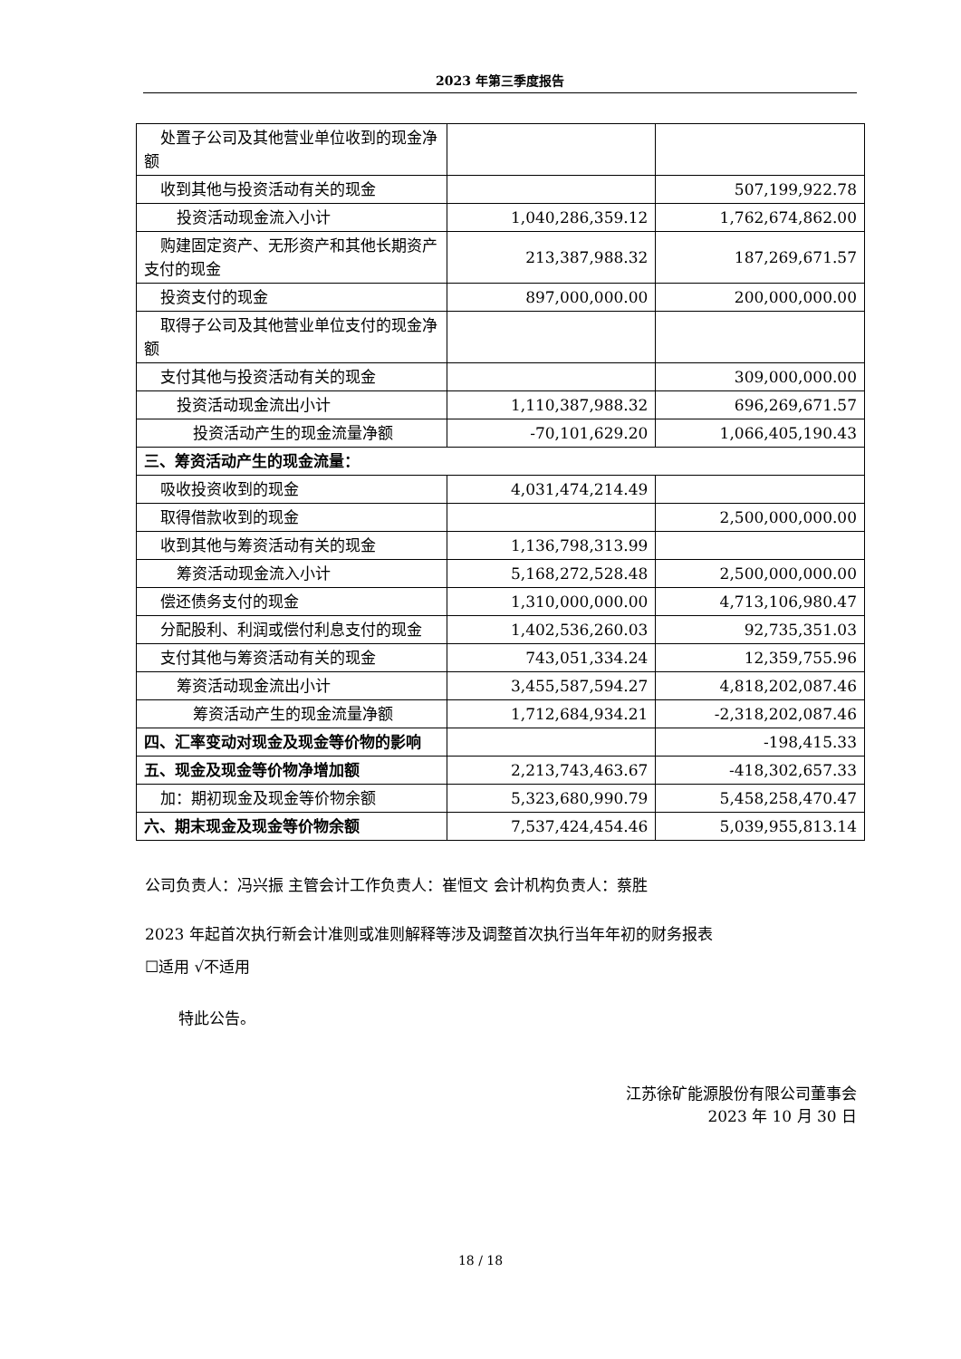2023 年第三季度报告
| 处置子公司及其他营业单位收到的 现金净额 | | |
| 收到其他与投资活动有关的现金 | | 507,199,922.78 |
| 投资活动现金流入小计 | 1,040,286,359.12 | 1,762,674,862.00 |
| 购建固定资产、无形资产和其他长 期资产支付的现金 | 213,387,988.32 | 187,269,671.57 |
| 投资支付的现金 | 897,000,000.00 | 200,000,000.00 |
| 取得子公司及其他营业单位支付的 现金净额 | | |
| 支付其他与投资活动有关的现金 | | 309,000,000.00 |
| 投资活动现金流出小计 | 1,110,387,988.32 | 696,269,671.57 |
| 投资活动产生的现金流量净额 | -70,101,629.20 | 1,066,405,190.43 |
| 三、筹资活动产生的现金流量： | | |
| 吸收投资收到的现金 | 4,031,474,214.49 | |
| 取得借款收到的现金 | | 2,500,000,000.00 |
| 收到其他与筹资活动有关的现金 | 1,136,798,313.99 | |
| 筹资活动现金流入小计 | 5,168,272,528.48 | 2,500,000,000.00 |
| 偿还债务支付的现金 | 1,310,000,000.00 | 4,713,106,980.47 |
| 分配股利、利润或偿付利息支付的 现金 | 1,402,536,260.03 | 92,735,351.03 |
| 支付其他与筹资活动有关的现金 | 743,051,334.24 | 12,359,755.96 |
| 筹资活动现金流出小计 | 3,455,587,594.27 | 4,818,202,087.46 |
| 筹资活动产生的现金流量净额 | 1,712,684,934.21 | -2,318,202,087.46 |
| 四、汇率变动对现金及现金等价物的影响 | | -198,415.33 |
| 五、现金及现金等价物净增加额 | 2,213,743,463.67 | -418,302,657.33 |
| 加：期初现金及现金等价物余额 | 5,323,680,990.79 | 5,458,258,470.47 |
| 六、期末现金及现金等价物余额 | 7,537,424,454.46 | 5,039,955,813.14 |
公司负责人：冯兴振 主管会计工作负责人：崔恒文 会计机构负责人：蔡胜
2023 年起首次执行新会计准则或准则解释等涉及调整首次执行当年年初的财务报表
☐适用 √不适用
特此公告。
江苏徐矿能源股份有限公司董事会
2023 年 10 月 30 日
18 / 18